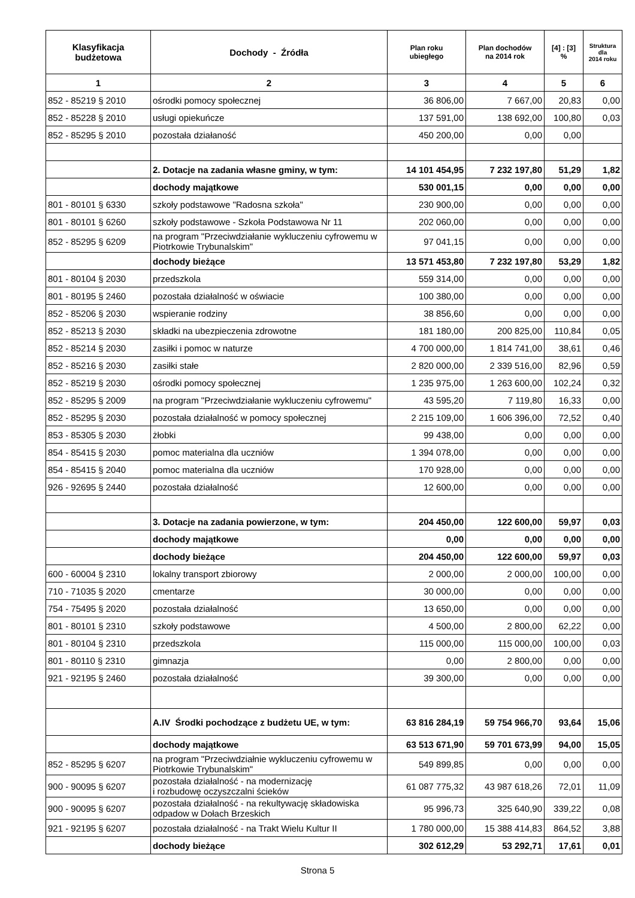| Klasyfikacja budżetowa | Dochody - Źródła | Plan roku ubiegłego | Plan dochodów na 2014 rok | [4] : [3] % | Struktura dla 2014 roku |
| --- | --- | --- | --- | --- | --- |
| 1 | 2 | 3 | 4 | 5 | 6 |
| 852 - 85219 § 2010 | ośrodki pomocy społecznej | 36 806,00 | 7 667,00 | 20,83 | 0,00 |
| 852 - 85228 § 2010 | usługi opiekuńcze | 137 591,00 | 138 692,00 | 100,80 | 0,03 |
| 852 - 85295 § 2010 | pozostała działaność | 450 200,00 | 0,00 | 0,00 | |
| | 2. Dotacje na zadania własne gminy, w tym: | 14 101 454,95 | 7 232 197,80 | 51,29 | 1,82 |
| | dochody majątkowe | 530 001,15 | 0,00 | 0,00 | 0,00 |
| 801 - 80101 § 6330 | szkoły podstawowe "Radosna szkoła" | 230 900,00 | 0,00 | 0,00 | 0,00 |
| 801 - 80101 § 6260 | szkoły podstawowe - Szkoła Podstawowa Nr 11 | 202 060,00 | 0,00 | 0,00 | 0,00 |
| 852 - 85295 § 6209 | na program "Przeciwdziałanie wykluczeniu cyfrowemu w Piotrkowie Trybunalskim" | 97 041,15 | 0,00 | 0,00 | 0,00 |
| | dochody bieżące | 13 571 453,80 | 7 232 197,80 | 53,29 | 1,82 |
| 801 - 80104 § 2030 | przedszkola | 559 314,00 | 0,00 | 0,00 | 0,00 |
| 801 - 80195 § 2460 | pozostała działalność w oświacie | 100 380,00 | 0,00 | 0,00 | 0,00 |
| 852 - 85206 § 2030 | wspieranie rodziny | 38 856,60 | 0,00 | 0,00 | 0,00 |
| 852 - 85213 § 2030 | składki na ubezpieczenia zdrowotne | 181 180,00 | 200 825,00 | 110,84 | 0,05 |
| 852 - 85214 § 2030 | zasiłki i pomoc w naturze | 4 700 000,00 | 1 814 741,00 | 38,61 | 0,46 |
| 852 - 85216 § 2030 | zasiłki stałe | 2 820 000,00 | 2 339 516,00 | 82,96 | 0,59 |
| 852 - 85219 § 2030 | ośrodki pomocy społecznej | 1 235 975,00 | 1 263 600,00 | 102,24 | 0,32 |
| 852 - 85295 § 2009 | na program "Przeciwdziałanie wykluczeniu cyfrowemu" | 43 595,20 | 7 119,80 | 16,33 | 0,00 |
| 852 - 85295 § 2030 | pozostała działalność w pomocy społecznej | 2 215 109,00 | 1 606 396,00 | 72,52 | 0,40 |
| 853 - 85305 § 2030 | żłobki | 99 438,00 | 0,00 | 0,00 | 0,00 |
| 854 - 85415 § 2030 | pomoc materialna dla uczniów | 1 394 078,00 | 0,00 | 0,00 | 0,00 |
| 854 - 85415 § 2040 | pomoc materialna dla uczniów | 170 928,00 | 0,00 | 0,00 | 0,00 |
| 926 - 92695 § 2440 | pozostała działalność | 12 600,00 | 0,00 | 0,00 | 0,00 |
| | 3. Dotacje na zadania powierzone, w tym: | 204 450,00 | 122 600,00 | 59,97 | 0,03 |
| | dochody majątkowe | 0,00 | 0,00 | 0,00 | 0,00 |
| | dochody bieżące | 204 450,00 | 122 600,00 | 59,97 | 0,03 |
| 600 - 60004 § 2310 | lokalny transport zbiorowy | 2 000,00 | 2 000,00 | 100,00 | 0,00 |
| 710 - 71035 § 2020 | cmentarze | 30 000,00 | 0,00 | 0,00 | 0,00 |
| 754 - 75495 § 2020 | pozostała działalność | 13 650,00 | 0,00 | 0,00 | 0,00 |
| 801 - 80101 § 2310 | szkoły podstawowe | 4 500,00 | 2 800,00 | 62,22 | 0,00 |
| 801 - 80104 § 2310 | przedszkola | 115 000,00 | 115 000,00 | 100,00 | 0,03 |
| 801 - 80110 § 2310 | gimnazja | 0,00 | 2 800,00 | 0,00 | 0,00 |
| 921 - 92195 § 2460 | pozostała działalność | 39 300,00 | 0,00 | 0,00 | 0,00 |
| | A.IV Środki pochodzące z budżetu UE, w tym: | 63 816 284,19 | 59 754 966,70 | 93,64 | 15,06 |
| | dochody majątkowe | 63 513 671,90 | 59 701 673,99 | 94,00 | 15,05 |
| 852 - 85295 § 6207 | na program "Przeciwdziałnie wykluczeniu cyfrowemu w Piotrkowie Trybunalskim" | 549 899,85 | 0,00 | 0,00 | 0,00 |
| 900 - 90095 § 6207 | pozostała działalność - na modernizację i rozbudowę oczyszczalni ścieków | 61 087 775,32 | 43 987 618,26 | 72,01 | 11,09 |
| 900 - 90095 § 6207 | pozostała działalność - na rekultywację składowiska odpadow w Dołach Brzeskich | 95 996,73 | 325 640,90 | 339,22 | 0,08 |
| 921 - 92195 § 6207 | pozostała działalność - na Trakt Wielu Kultur II | 1 780 000,00 | 15 388 414,83 | 864,52 | 3,88 |
| | dochody bieżące | 302 612,29 | 53 292,71 | 17,61 | 0,01 |
Strona 5